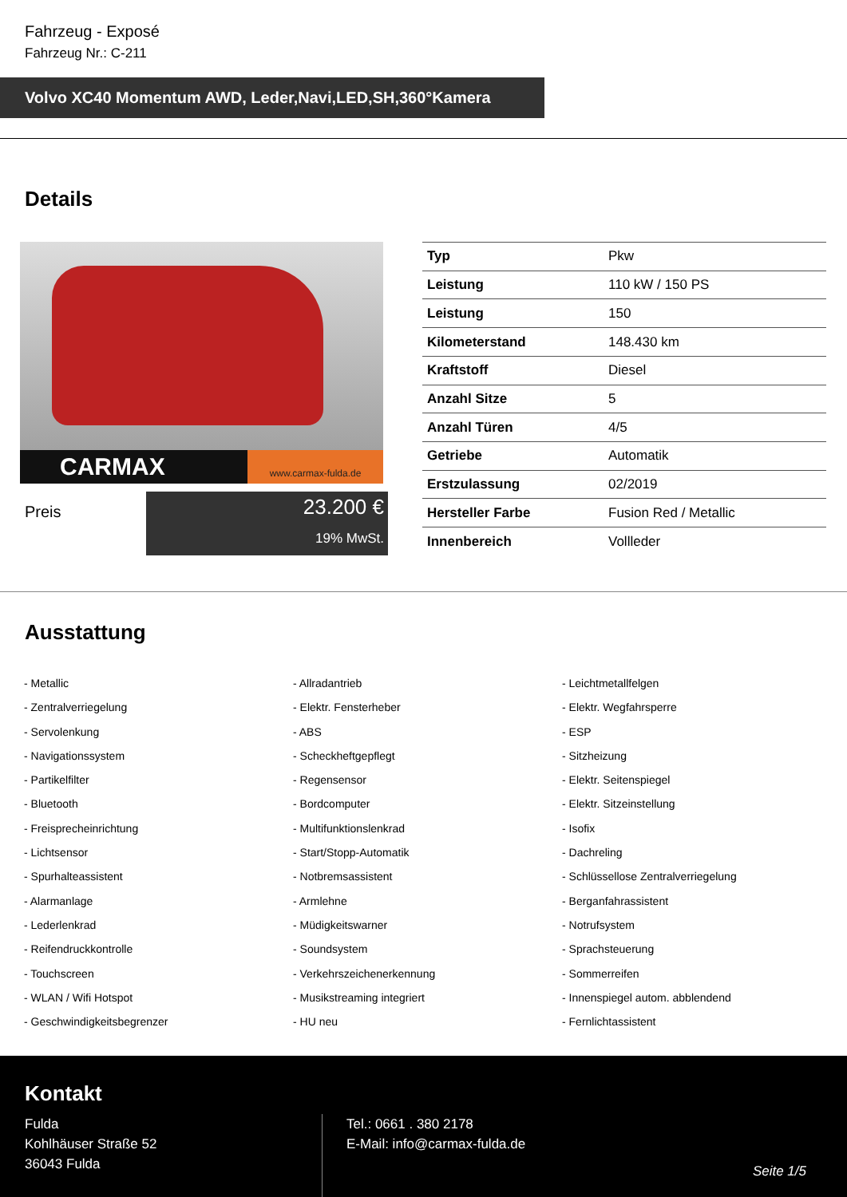Fahrzeug - Exposé
Fahrzeug Nr.: C-211
Volvo XC40 Momentum AWD, Leder,Navi,LED,SH,360°Kamera
Details
CARMAX
www.carmax-fulda.de
Preis
23.200 €
19% MwSt.
| Typ | Pkw |
| Leistung | 110 kW / 150 PS |
| Leistung | 150 |
| Kilometerstand | 148.430 km |
| Kraftstoff | Diesel |
| Anzahl Sitze | 5 |
| Anzahl Türen | 4/5 |
| Getriebe | Automatik |
| Erstzulassung | 02/2019 |
| Hersteller Farbe | Fusion Red / Metallic |
| Innenbereich | Vollleder |
Ausstattung
- Metallic
- Allradantrieb
- Leichtmetallfelgen
- Zentralverriegelung
- Elektr. Fensterheber
- Elektr. Wegfahrsperre
- Servolenkung
- ABS
- ESP
- Navigationssystem
- Scheckheftgepflegt
- Sitzheizung
- Partikelfilter
- Regensensor
- Elektr. Seitenspiegel
- Bluetooth
- Bordcomputer
- Elektr. Sitzeinstellung
- Freisprecheinrichtung
- Multifunktionslenkrad
- Isofix
- Lichtsensor
- Start/Stopp-Automatik
- Dachreling
- Spurhalteassistent
- Notbremsassistent
- Schlüssellose Zentralverriegelung
- Alarmanlage
- Armlehne
- Berganfahrassistent
- Lederlenkrad
- Müdigkeitswarner
- Notrufsystem
- Reifendruckkontrolle
- Soundsystem
- Sprachsteuerung
- Touchscreen
- Verkehrszeichenerkennung
- Sommerreifen
- WLAN / Wifi Hotspot
- Musikstreaming integriert
- Innenspiegel autom. abblendend
- Geschwindigkeitsbegrenzer
- HU neu
- Fernlichtassistent
Kontakt
Fulda
Kohlhäuser Straße 52
36043 Fulda
Tel.: 0661 . 380 2178
E-Mail: info@carmax-fulda.de
Seite 1/5